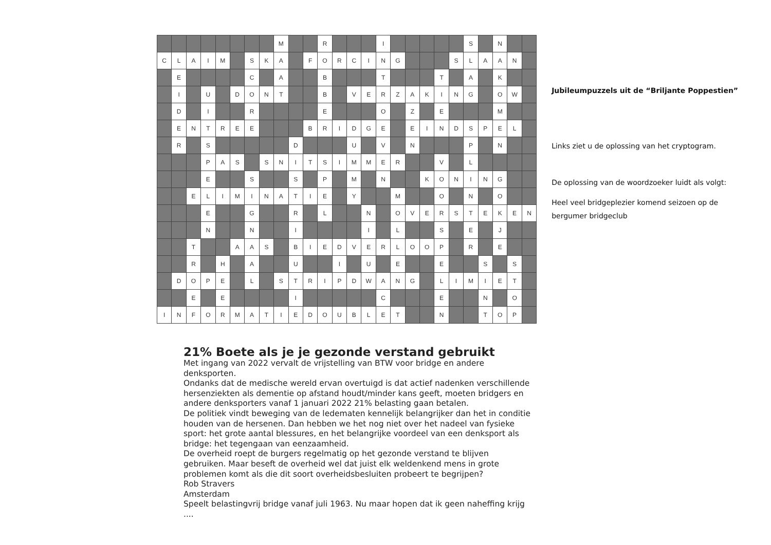| | | | | | | | | M | | | R | | | | I | | | | | | S | | N | | |
| C | L | A | I | M | | S | K | A | | F | O | R | C | I | N | G | | | | S | L | A | A | N | |
| | E | | | | | C | | A | | | B | | | | T | | | | T | | A | | K | | |
| | I | | U | | D | O | N | T | | | B | | V | E | R | Z | A | K | I | N | G | | O | W | |
| | D | | I | | | R | | | | | E | | | | O | | Z | | E | | | | M | | |
| | E | N | T | R | E | E | | | | B | R | I | D | G | E | | E | I | N | D | S | P | E | L | |
| | R | | S | | | | | | D | | | | U | | V | | N | | | | P | | N | | |
| | | | P | A | S | | S | N | I | T | S | I | M | M | E | R | | | V | | L | | | | |
| | | | E | | | S | | | S | | P | | M | | N | | | K | O | N | I | N | G | | |
| | | E | L | I | M | I | N | A | T | I | E | | Y | | | M | | | O | | N | | O | | |
| | | | E | | | G | | | R | | L | | | N | | O | V | E | R | S | T | E | K | E | N |
| | | | N | | | N | | | I | | | | | I | | L | | | S | | E | | J | | |
| | | T | | | A | A | S | | B | I | E | D | V | E | R | L | O | O | P | | R | | E | | |
| | | R | | H | | A | | | U | | | I | | U | | E | | | E | | | S | | S | |
| | D | O | P | E | | L | | S | T | R | I | P | D | W | A | N | G | | L | I | M | I | E | T | |
| | | E | | E | | | | | I | | | | | | C | | | | E | | | N | | O | |
| I | N | F | O | R | M | A | T | I | E | D | O | U | B | L | E | T | | | N | | | T | O | P | |
Jubileumpuzzels uit de “Briljante Poppestien”
Links ziet u de oplossing van het cryptogram.
De oplossing van de woordzoeker luidt als volgt:
Heel veel bridgeplezier komend seizoen op de bergumer bridgeclub
21% Boete als je je gezonde verstand gebruikt
Met ingang van 2022 vervalt de vrijstelling van BTW voor bridge en andere denksporten.
Ondanks dat de medische wereld ervan overtuigd is dat actief nadenken verschillende hersenziekten als dementie op afstand houdt/minder kans geeft, moeten bridgers en andere denksporters vanaf 1 januari 2022 21% belasting gaan betalen.
De politiek vindt beweging van de ledematen kennelijk belangrijker dan het in conditie houden van de hersenen. Dan hebben we het nog niet over het nadeel van fysieke sport: het grote aantal blessures, en het belangrijke voordeel van een denksport als bridge: het tegengaan van eenzaamheid.
De overheid roept de burgers regelmatig op het gezonde verstand te blijven gebruiken. Maar beseft de overheid wel dat juist elk weldenkend mens in grote problemen komt als die dit soort overheidsbesluiten probeert te begrijpen?
Rob Stravers
Amsterdam
Speelt belastingvrij bridge vanaf juli 1963. Nu maar hopen dat ik geen naheffing krijg ....